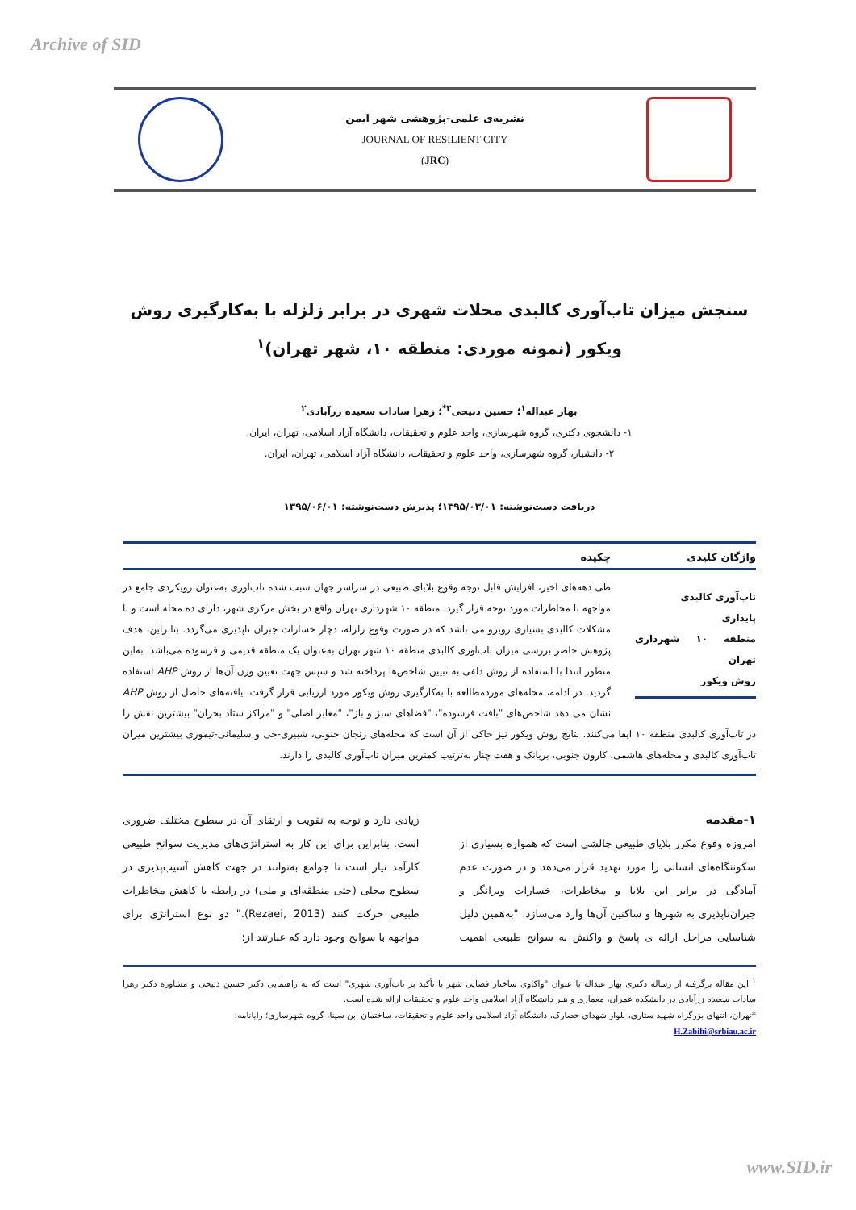Archive of SID
نشریه‌ی علمی-پژوهشی شهر ایمن
JOURNAL OF RESILIENT CITY
(JRC)
سنجش میزان تاب‌آوری کالبدی محلات شهری در برابر زلزله با به‌کارگیری روش ویکور (نمونه موردی: منطقه ۱۰، شهر تهران)<sup>۱</sup>
بهار عبداله<sup>۱</sup>؛ حسین ذبیحی<sup>۲*</sup>؛ زهرا سادات سعیده زرآبادی<sup>۲</sup>
۱- دانشجوی دکتری، گروه شهرسازی، واحد علوم و تحقیقات، دانشگاه آزاد اسلامی، تهران، ایران.
۲- دانشیار، گروه شهرسازی، واحد علوم و تحقیقات، دانشگاه آزاد اسلامی، تهران، ایران.
دریافت دست‌نوشته: ۱۳۹۵/۰۳/۰۱؛ پذیرش دست‌نوشته: ۱۳۹۵/۰۶/۰۱
واژگان کلیدی
تاب‌آوری کالبدی
پایداری
منطقه ۱۰ شهرداری تهران
روش ویکور
چکیده
طی دهه‌های اخیر، افزایش قابل توجه وقوع بلایای طبیعی در سراسر جهان سبب شده تاب‌آوری به‌عنوان رویکردی جامع در مواجهه با مخاطرات مورد توجه قرار گیرد. منطقه ۱۰ شهرداری تهران واقع در بخش مرکزی شهر، دارای ده محله است و با مشکلات کالبدی بسیاری روبرو می باشد که در صورت وقوع زلزله، دچار خسارات جبران ناپذیری می‌گردد. بنابراین، هدف پژوهش حاضر بررسی میزان تاب‌آوری کالبدی منطقه ۱۰ شهر تهران به‌عنوان یک منطقه قدیمی و فرسوده می‌باشد. به‌این منظور ابتدا با استفاده از روش دلفی به تبیین شاخص‌ها پرداخته شد و سپس جهت تعیین وزن آن‌ها از روش AHP استفاده گردید. در ادامه، محله‌های موردمطالعه با به‌کارگیری روش ویکور مورد ارزیابی قرار گرفت. یافته‌های حاصل از روش AHP نشان می دهد شاخص‌های "بافت فرسوده"، "فضاهای سبز و باز"، "معابر اصلی" و "مراکز ستاد بحران" بیشترین نقش را در تاب‌آوری کالبدی منطقه ۱۰ ایفا می‌کنند. نتایج روش ویکور نیز حاکی از آن است که محله‌های زنجان جنوبی، شبیری-جی و سلیمانی-تیموری بیشترین میزان تاب‌آوری کالبدی و محله‌های هاشمی، کارون جنوبی، بریانک و هفت چنار به‌ترتیب کمترین میزان تاب‌آوری کالبدی را دارند.
۱-مقدمه
امروزه وقوع مکرر بلایای طبیعی چالشی است که همواره بسیاری از سکونتگاه‌های انسانی را مورد تهدید قرار می‌دهد و در صورت عدم آمادگی در برابر این بلایا و مخاطرات، خسارات ویرانگر و جبران‌ناپذیری به شهرها و ساکنین آن‌ها وارد می‌سازد. "به‌همین دلیل شناسایی مراحل ارائه ی پاسخ و واکنش به سوانح طبیعی اهمیت زیادی دارد و توجه به تقویت و ارتقای آن در سطوح مختلف ضروری است. بنابراین برای این کار به استراتژی‌های مدیریت سوانح طبیعی کارآمد نیاز است تا جوامع به‌توانند در جهت کاهش آسیب‌پذیری در سطوح محلی (حتی منطقه‌ای و ملی) در رابطه با کاهش مخاطرات طبیعی حرکت کنند (Rezaei, 2013)." دو نوع استراتژی برای مواجهه با سوانح وجود دارد که عبارتند از:
<sup>۱</sup> این مقاله برگرفته از رساله دکتری بهار عبداله با عنوان "واکاوی ساختار فضایی شهر با تأکید بر تاب‌آوری شهری" است که به راهنمایی دکتر حسین ذبیحی و مشاوره دکتر زهرا سادات سعیده زرآبادی در دانشکده عمران، معماری و هنر دانشگاه آزاد اسلامی واحد علوم و تحقیقات ارائه شده است.
*تهران، انتهای بزرگراه شهید ستاری، بلوار شهدای حصارک، دانشگاه آزاد اسلامی واحد علوم و تحقیقات، ساختمان ابن سینا، گروه شهرسازی؛ رایانامه:
H.Zabihi@srbiau.ac.ir
www.SID.ir